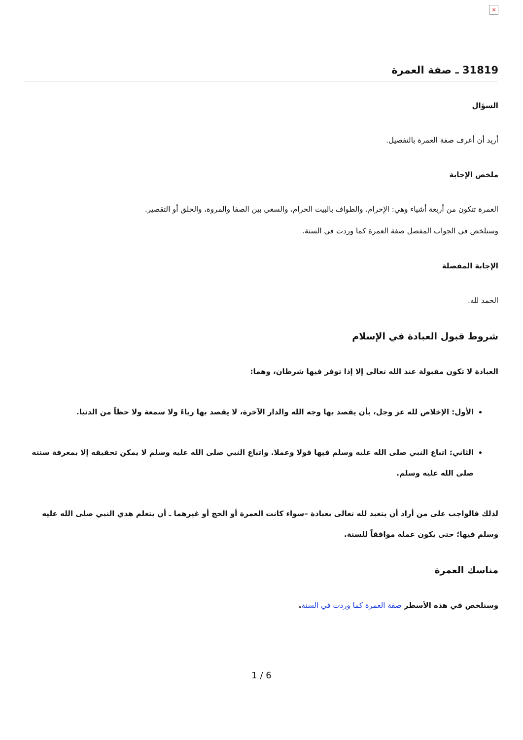×
31819 ـ صفة العمرة
السؤال
أريد أن أعرف صفة العمرة بالتفصيل.
ملخص الإجابة
العمرة تتكون من أربعة أشياء وهي: الإحرام، والطواف بالبيت الحرام، والسعي بين الصفا والمروة، والحلق أو التقصير.
وسنلخص في الجواب المفصل صفة العمرة كما وردت في السنة.
الإجابة المفصلة
الحمد لله.
شروط قبول العبادة في الإسلام
العبادة لا تكون مقبولة عند الله تعالى إلا إذا توفر فيها شرطان، وهما:
الأول: الإخلاص لله عز وجل، بأن يقصد بها وجه الله والدار الآخرة، لا يقصد بها رياءً ولا سمعة ولا حظاً من الدنيا.
الثاني: اتباع النبي صلى الله عليه وسلم فيها قولا وعملا. واتباع النبي صلى الله عليه وسلم لا يمكن تحقيقه إلا بمعرفة سنته صلى الله عليه وسلم.
لذلك فالواجب على من أراد أن يتعبد لله تعالى بعبادة –سواء كانت العمرة أو الحج أو غيرهما ـ أن يتعلم هدي النبي صلى الله عليه وسلم فيها؛ حتى يكون عمله موافقاً للسنة.
مناسك العمرة
وسنلخص في هذه الأسطر صفة العمرة كما وردت في السنة.
1 / 6